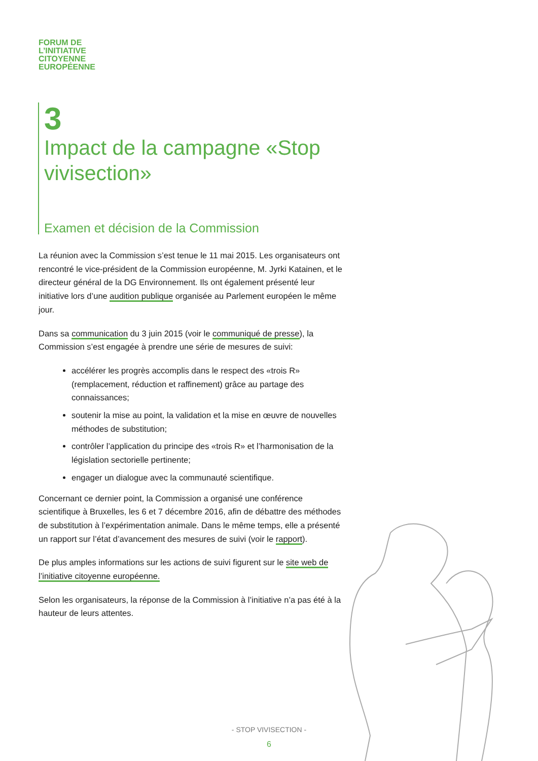FORUM DE
L’INITIATIVE
CITOYENNE
EUROPÉENNE
3
Impact de la campagne «Stop vivisection»
Examen et décision de la Commission
La réunion avec la Commission s’est tenue le 11 mai 2015. Les organisateurs ont rencontré le vice-président de la Commission européenne, M. Jyrki Katainen, et le directeur général de la DG Environnement. Ils ont également présenté leur initiative lors d’une audition publique organisée au Parlement européen le même jour.
Dans sa communication du 3 juin 2015 (voir le communiqué de presse), la Commission s’est engagée à prendre une série de mesures de suivi:
accélérer les progrès accomplis dans le respect des «trois R» (remplacement, réduction et raffinement) grâce au partage des connaissances;
soutenir la mise au point, la validation et la mise en œuvre de nouvelles méthodes de substitution;
contrôler l’application du principe des «trois R» et l’harmonisation de la législation sectorielle pertinente;
engager un dialogue avec la communauté scientifique.
Concernant ce dernier point, la Commission a organisé une conférence scientifique à Bruxelles, les 6 et 7 décembre 2016, afin de débattre des méthodes de substitution à l’expérimentation animale. Dans le même temps, elle a présenté un rapport sur l’état d’avancement des mesures de suivi (voir le rapport).
De plus amples informations sur les actions de suivi figurent sur le site web de l’initiative citoyenne européenne.
Selon les organisateurs, la réponse de la Commission à l’initiative n’a pas été à la hauteur de leurs attentes.
- STOP VIVISECTION -
6